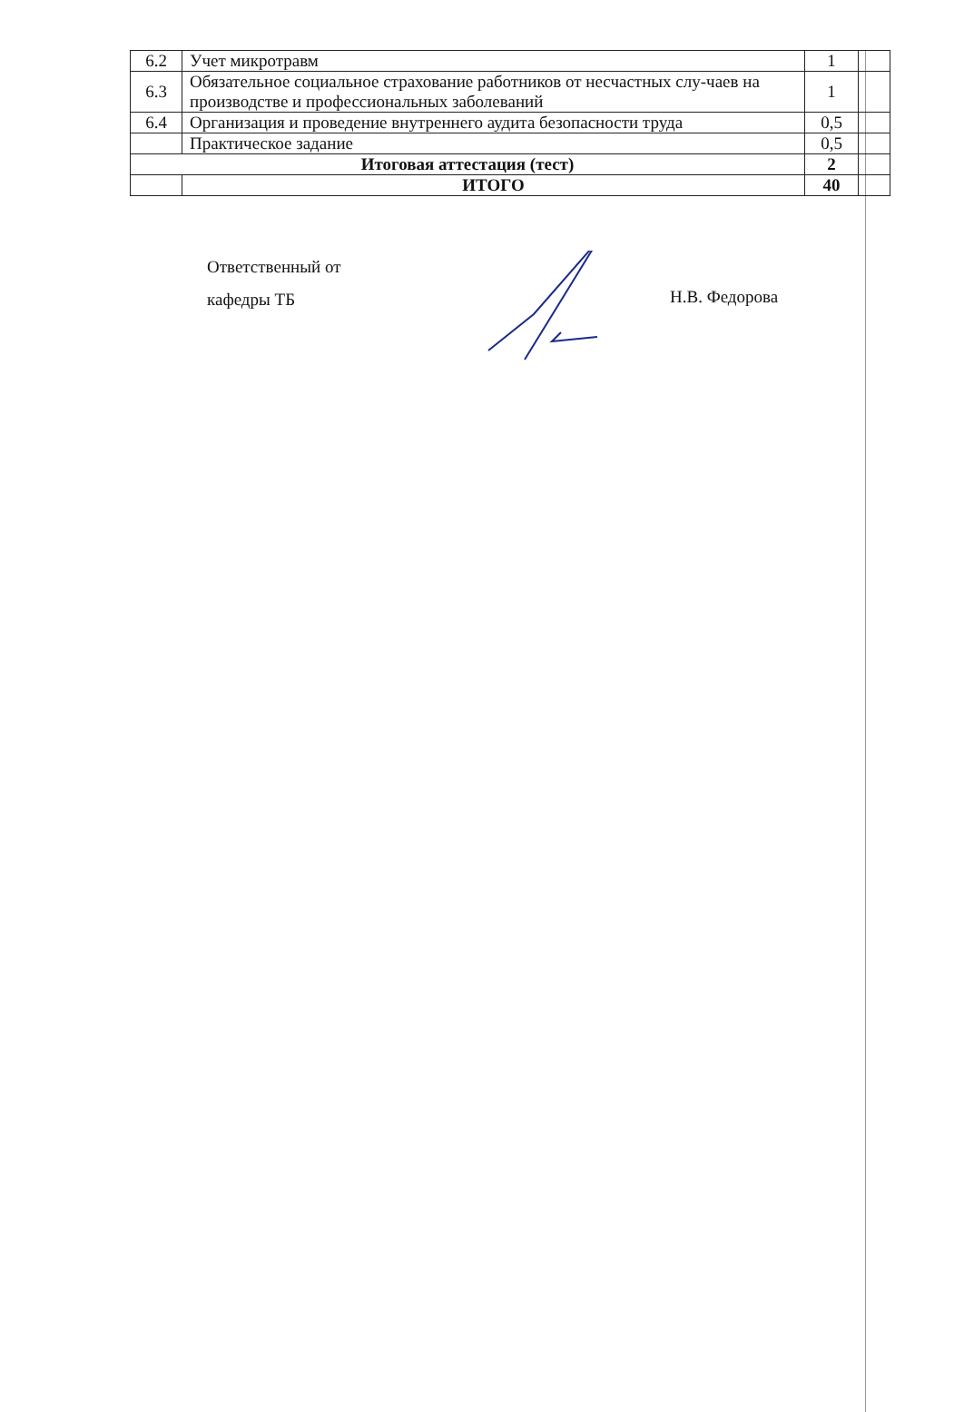| 6.2 | Учет микротравм | 1 | |
| 6.3 | Обязательное социальное страхование работников от несчастных слу-чаев на производстве и профессиональных заболеваний | 1 | |
| 6.4 | Организация и проведение внутреннего аудита безопасности труда | 0,5 | |
| | Практическое задание | 0,5 | |
| Итоговая аттестация (тест) | | 2 | |
| | ИТОГО | 40 | |
Ответственный от
кафедры ТБ
Н.В. Федорова